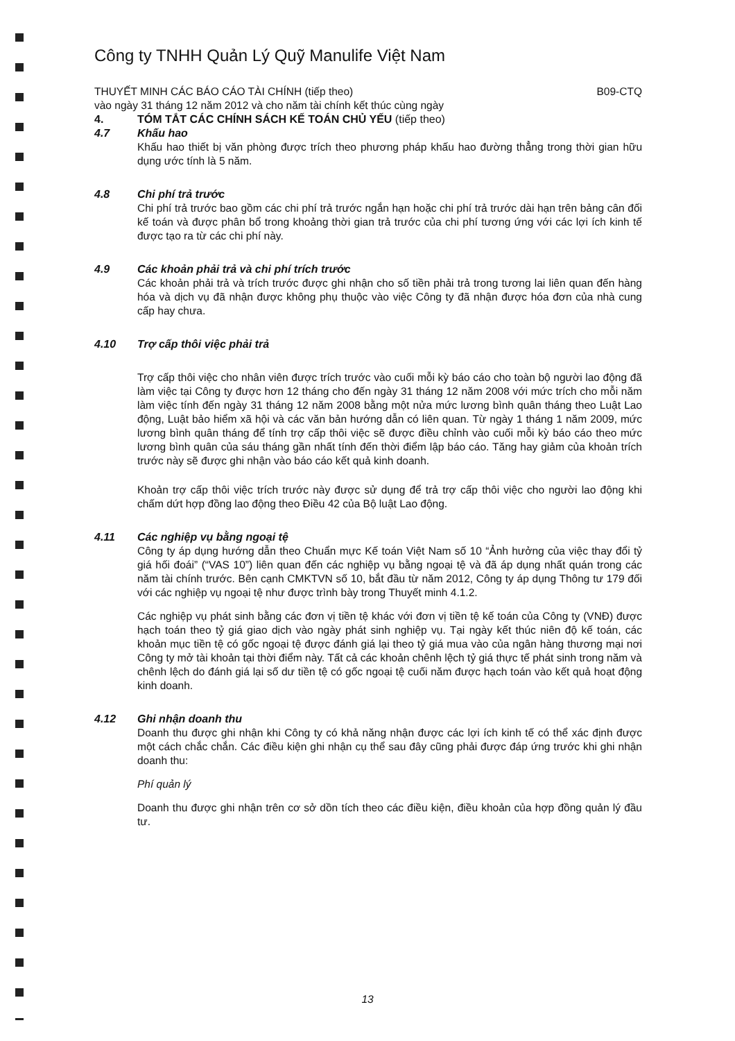Công ty TNHH Quản Lý Quỹ Manulife Việt Nam
THUYẾT MINH CÁC BÁO CÁO TÀI CHÍNH (tiếp theo)
vào ngày 31 tháng 12 năm 2012 và cho năm tài chính kết thúc cùng ngày
B09-CTQ
4. TÓM TẮT CÁC CHÍNH SÁCH KẾ TOÁN CHỦ YẾU (tiếp theo)
4.7 Khấu hao
Khấu hao thiết bị văn phòng được trích theo phương pháp khấu hao đường thẳng trong thời gian hữu dụng ước tính là 5 năm.
4.8 Chi phí trả trước
Chi phí trả trước bao gồm các chi phí trả trước ngắn hạn hoặc chi phí trả trước dài hạn trên bảng cân đối kế toán và được phân bổ trong khoảng thời gian trả trước của chi phí tương ứng với các lợi ích kinh tế được tạo ra từ các chi phí này.
4.9 Các khoản phải trả và chi phí trích trước
Các khoản phải trả và trích trước được ghi nhận cho số tiền phải trả trong tương lai liên quan đến hàng hóa và dịch vụ đã nhận được không phụ thuộc vào việc Công ty đã nhận được hóa đơn của nhà cung cấp hay chưa.
4.10 Trợ cấp thôi việc phải trả
Trợ cấp thôi việc cho nhân viên được trích trước vào cuối mỗi kỳ báo cáo cho toàn bộ người lao động đã làm việc tại Công ty được hơn 12 tháng cho đến ngày 31 tháng 12 năm 2008 với mức trích cho mỗi năm làm việc tính đến ngày 31 tháng 12 năm 2008 bằng một nửa mức lương bình quân tháng theo Luật Lao động, Luật bảo hiểm xã hội và các văn bản hướng dẫn có liên quan. Từ ngày 1 tháng 1 năm 2009, mức lương bình quân tháng để tính trợ cấp thôi việc sẽ được điều chỉnh vào cuối mỗi kỳ báo cáo theo mức lương bình quân của sáu tháng gần nhất tính đến thời điểm lập báo cáo. Tăng hay giảm của khoản trích trước này sẽ được ghi nhận vào báo cáo kết quả kinh doanh.
Khoản trợ cấp thôi việc trích trước này được sử dụng để trả trợ cấp thôi việc cho người lao động khi chấm dứt hợp đồng lao động theo Điều 42 của Bộ luật Lao động.
4.11 Các nghiệp vụ bằng ngoại tệ
Công ty áp dụng hướng dẫn theo Chuẩn mực Kế toán Việt Nam số 10 “Ảnh hưởng của việc thay đổi tỷ giá hối đoái” (“VAS 10”) liên quan đến các nghiệp vụ bằng ngoại tệ và đã áp dụng nhất quán trong các năm tài chính trước. Bên cạnh CMKTVN số 10, bắt đầu từ năm 2012, Công ty áp dụng Thông tư 179 đối với các nghiệp vụ ngoại tệ như được trình bày trong Thuyết minh 4.1.2.
Các nghiệp vụ phát sinh bằng các đơn vị tiền tệ khác với đơn vị tiền tệ kế toán của Công ty (VNĐ) được hạch toán theo tỷ giá giao dịch vào ngày phát sinh nghiệp vụ. Tại ngày kết thúc niên độ kế toán, các khoản mục tiền tệ có gốc ngoại tệ được đánh giá lại theo tỷ giá mua vào của ngân hàng thương mại nơi Công ty mở tài khoản tại thời điểm này. Tất cả các khoản chênh lệch tỷ giá thực tế phát sinh trong năm và chênh lệch do đánh giá lại số dư tiền tệ có gốc ngoại tệ cuối năm được hạch toán vào kết quả hoạt động kinh doanh.
4.12 Ghi nhận doanh thu
Doanh thu được ghi nhận khi Công ty có khả năng nhận được các lợi ích kinh tế có thể xác định được một cách chắc chắn. Các điều kiện ghi nhận cụ thể sau đây cũng phải được đáp ứng trước khi ghi nhận doanh thu:
Phí quản lý
Doanh thu được ghi nhận trên cơ sở dồn tích theo các điều kiện, điều khoản của hợp đồng quản lý đầu tư.
13